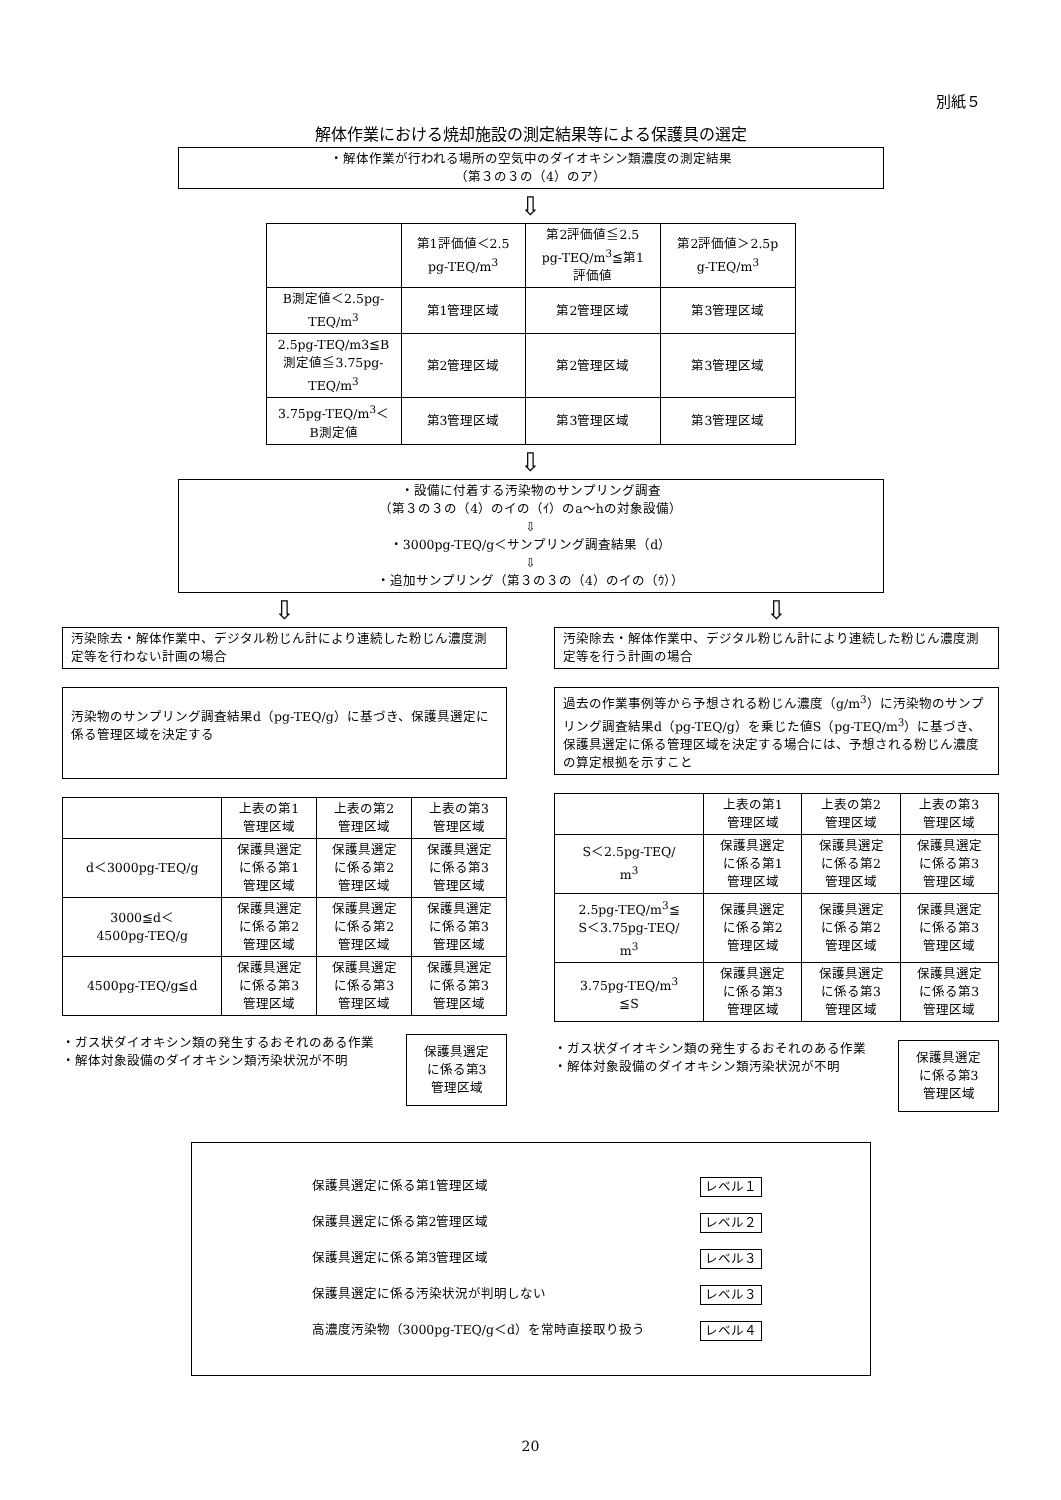別紙５
解体作業における焼却施設の測定結果等による保護具の選定
・解体作業が行われる場所の空気中のダイオキシン類濃度の測定結果
（第３の３の（4）のア）
⇩
| | 第1評価値＜2.5 pg-TEQ/m<sup>3</sup> | 第2評価値≦2.5 pg-TEQ/m<sup>3</sup>≦第1 評価値 | 第2評価値＞2.5p g-TEQ/m<sup>3</sup> |
| B測定値＜2.5pg- TEQ/m<sup>3</sup> | 第1管理区域 | 第2管理区域 | 第3管理区域 |
| 2.5pg-TEQ/m3≦B 測定値≦3.75pg- TEQ/m<sup>3</sup> | 第2管理区域 | 第2管理区域 | 第3管理区域 |
| 3.75pg-TEQ/m<sup>3</sup>＜ B測定値 | 第3管理区域 | 第3管理区域 | 第3管理区域 |
⇩
・設備に付着する汚染物のサンプリング調査
（第３の３の（4）のイの（ｲ）のa～hの対象設備）
⇩
・3000pg-TEQ/g＜サンプリング調査結果（d）
⇩
・追加サンプリング（第３の３の（4）のイの（ｳ））
⇩ ⇩
汚染除去・解体作業中、デジタル粉じん計により連続した粉じん濃度測定等を行わない計画の場合
汚染物のサンプリング調査結果d（pg-TEQ/g）に基づき、保護具選定に係る管理区域を決定する
| | 上表の第1 管理区域 | 上表の第2 管理区域 | 上表の第3 管理区域 |
| d＜3000pg-TEQ/g | 保護具選定 に係る第1 管理区域 | 保護具選定 に係る第2 管理区域 | 保護具選定 に係る第3 管理区域 |
| 3000≦d＜ 4500pg-TEQ/g | 保護具選定 に係る第2 管理区域 | 保護具選定 に係る第2 管理区域 | 保護具選定 に係る第3 管理区域 |
| 4500pg-TEQ/g≦d | 保護具選定 に係る第3 管理区域 | 保護具選定 に係る第3 管理区域 | 保護具選定 に係る第3 管理区域 |
・ガス状ダイオキシン類の発生するおそれのある作業
・解体対象設備のダイオキシン類汚染状況が不明
保護具選定
に係る第3
管理区域
汚染除去・解体作業中、デジタル粉じん計により連続した粉じん濃度測定等を行う計画の場合
過去の作業事例等から予想される粉じん濃度（g/m<sup>3</sup>）に汚染物のサンプリング調査結果d（pg-TEQ/g）を乗じた値S（pg-TEQ/m<sup>3</sup>）に基づき、保護具選定に係る管理区域を決定する場合には、予想される粉じん濃度の算定根拠を示すこと
| | 上表の第1 管理区域 | 上表の第2 管理区域 | 上表の第3 管理区域 |
| S＜2.5pg-TEQ/ m<sup>3</sup> | 保護具選定 に係る第1 管理区域 | 保護具選定 に係る第2 管理区域 | 保護具選定 に係る第3 管理区域 |
| 2.5pg-TEQ/m<sup>3</sup>≦ S＜3.75pg-TEQ/ m<sup>3</sup> | 保護具選定 に係る第2 管理区域 | 保護具選定 に係る第2 管理区域 | 保護具選定 に係る第3 管理区域 |
| 3.75pg-TEQ/m<sup>3</sup> ≦S | 保護具選定 に係る第3 管理区域 | 保護具選定 に係る第3 管理区域 | 保護具選定 に係る第3 管理区域 |
・ガス状ダイオキシン類の発生するおそれのある作業
・解体対象設備のダイオキシン類汚染状況が不明
保護具選定
に係る第3
管理区域
保護具選定に係る第1管理区域 レベル１
保護具選定に係る第2管理区域 レベル２
保護具選定に係る第3管理区域 レベル３
保護具選定に係る汚染状況が判明しない レベル３
高濃度汚染物（3000pg-TEQ/g＜d）を常時直接取り扱う レベル４
20